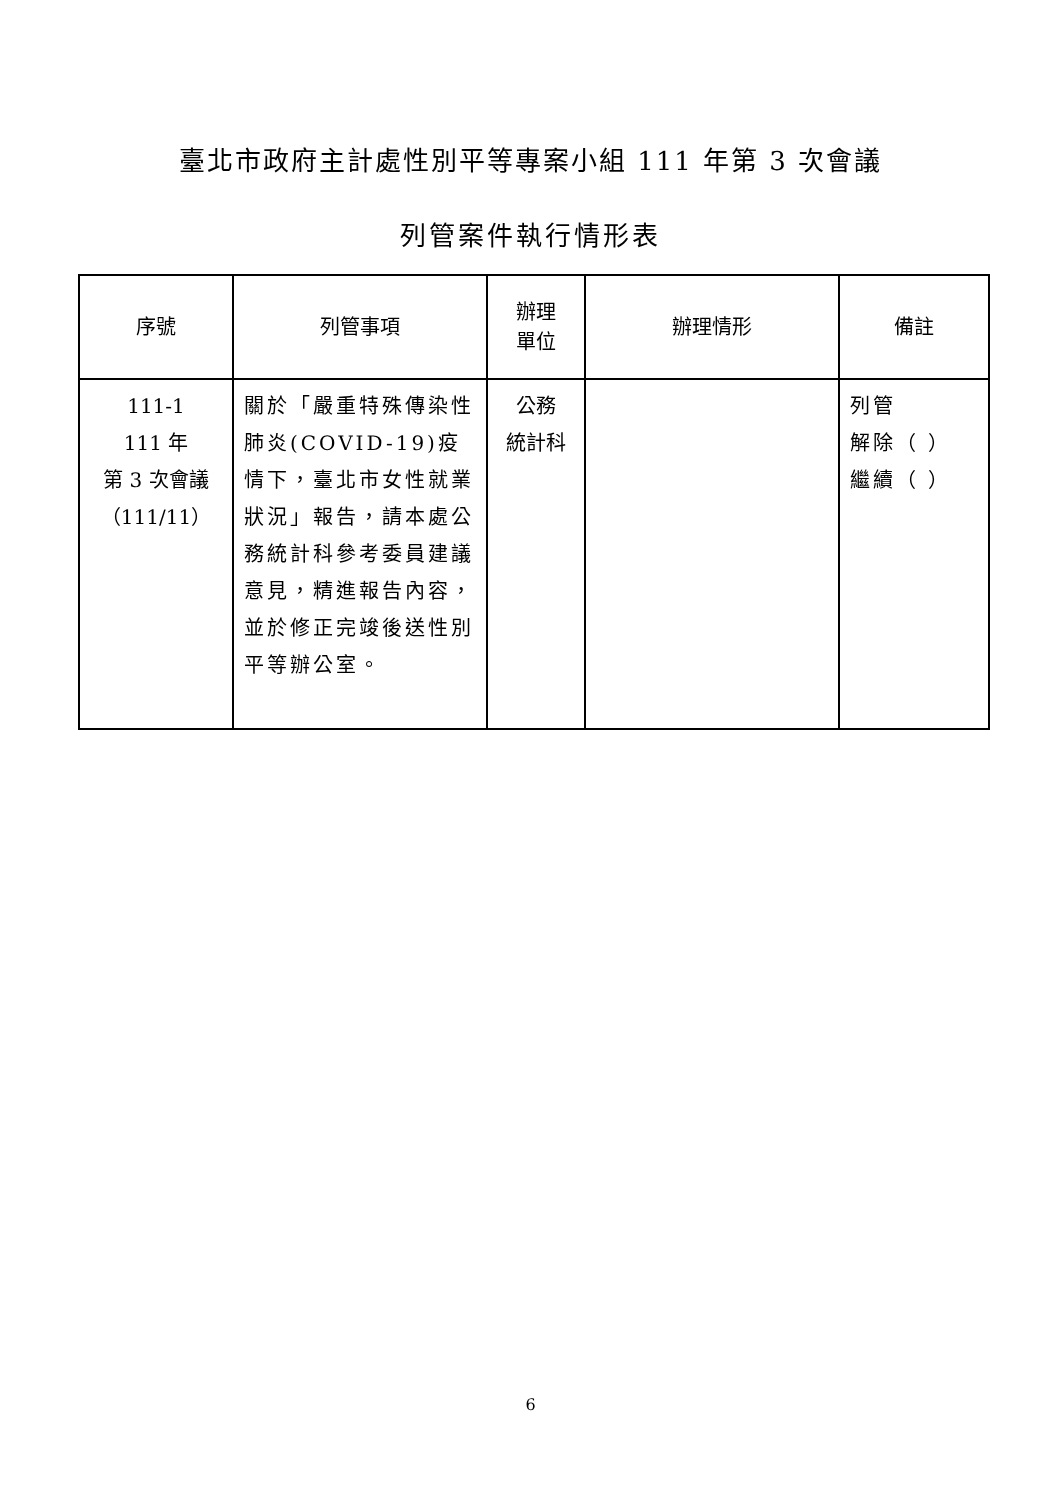臺北市政府主計處性別平等專案小組 111 年第 3 次會議
列管案件執行情形表
| 序號 | 列管事項 | 辦理 單位 | 辦理情形 | 備註 |
| --- | --- | --- | --- | --- |
| 111-1 111 年 第 3 次會議 （111/11） | 關於「嚴重特殊傳染性肺炎(COVID-19)疫情下，臺北市女性就業狀況」報告，請本處公務統計科參考委員建議意見，精進報告內容，並於修正完竣後送性別平等辦公室。 | 公務 統計科 | | 列管 解除（ ） 繼續（ ） |
6